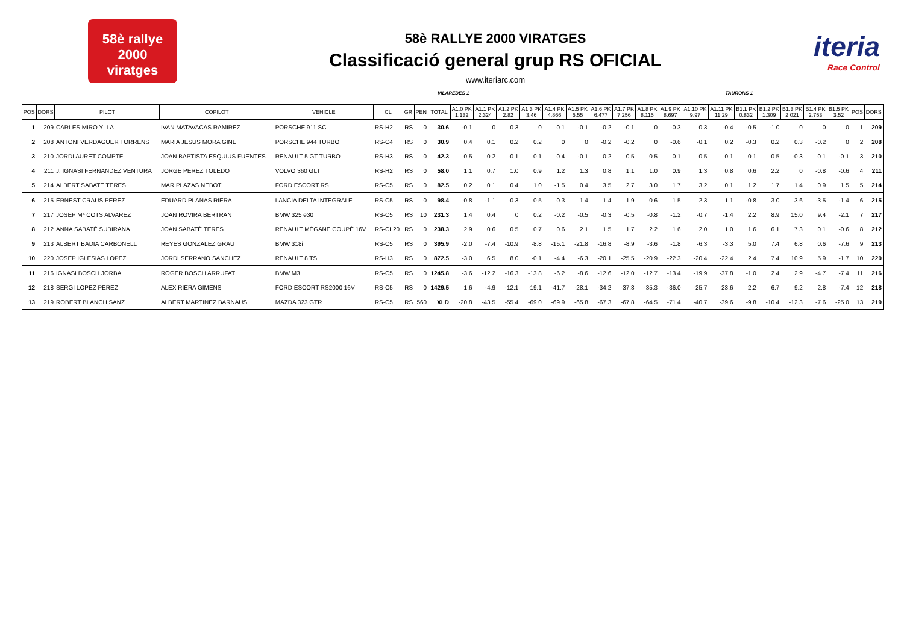58è rallye
2000
viratges
58è RALLYE 2000 VIRATGES
Classificació general grup RS OFICIAL
www.iteriarc.com
iteria
Race Control
VILAREDES 1 TAURONS 1
| POS | DORS | PILOT | COPILOT | VEHICLE | CL | GR | PEN | TOTAL | A1.0 PK 1.132 | A1.1 PK 2.324 | A1.2 PK 2.82 | A1.3 PK 3.46 | A1.4 PK 4.866 | A1.5 PK 5.55 | A1.6 PK 6.477 | A1.7 PK 7.256 | A1.8 PK 8.115 | A1.9 PK 8.697 | A1.10 PK 9.97 | A1.11 PK 11.29 | B1.1 PK 0.832 | B1.2 PK 1.309 | B1.3 PK 2.021 | B1.4 PK 2.753 | B1.5 PK 3.52 | POS | DORS |
| --- | --- | --- | --- | --- | --- | --- | --- | --- | --- | --- | --- | --- | --- | --- | --- | --- | --- | --- | --- | --- | --- | --- | --- | --- | --- | --- | --- |
| 1 | 209 | CARLES MIRO YLLA | IVAN MATAVACAS RAMIREZ | PORSCHE 911 SC | RS-H2 | RS | 0 | 30.6 | -0.1 | 0 | 0.3 | 0 | 0.1 | -0.1 | -0.2 | -0.1 | 0 | -0.3 | 0.3 | -0.4 | -0.5 | -1.0 | 0 | 0 | 0 | 1 | 209 |
| 2 | 208 | ANTONI VERDAGUER TORRENS | MARIA JESUS MORA GINE | PORSCHE 944 TURBO | RS-C4 | RS | 0 | 30.9 | 0.4 | 0.1 | 0.2 | 0.2 | 0 | 0 | -0.2 | -0.2 | 0 | -0.6 | -0.1 | 0.2 | -0.3 | 0.2 | 0.3 | -0.2 | 0 | 2 | 208 |
| 3 | 210 | JORDI AURET COMPTE | JOAN BAPTISTA ESQUIUS FUENTES | RENAULT 5 GT TURBO | RS-H3 | RS | 0 | 42.3 | 0.5 | 0.2 | -0.1 | 0.1 | 0.4 | -0.1 | 0.2 | 0.5 | 0.5 | 0.1 | 0.5 | 0.1 | 0.1 | -0.5 | -0.3 | 0.1 | -0.1 | 3 | 210 |
| 4 | 211 | J. IGNASI FERNANDEZ VENTURA | JORGE PEREZ TOLEDO | VOLVO 360 GLT | RS-H2 | RS | 0 | 58.0 | 1.1 | 0.7 | 1.0 | 0.9 | 1.2 | 1.3 | 0.8 | 1.1 | 1.0 | 0.9 | 1.3 | 0.8 | 0.6 | 2.2 | 0 | -0.8 | -0.6 | 4 | 211 |
| 5 | 214 | ALBERT SABATE TERES | MAR PLAZAS NEBOT | FORD ESCORT RS | RS-C5 | RS | 0 | 82.5 | 0.2 | 0.1 | 0.4 | 1.0 | -1.5 | 0.4 | 3.5 | 2.7 | 3.0 | 1.7 | 3.2 | 0.1 | 1.2 | 1.7 | 1.4 | 0.9 | 1.5 | 5 | 214 |
| 6 | 215 | ERNEST CRAUS PEREZ | EDUARD PLANAS RIERA | LANCIA DELTA INTEGRALE | RS-C5 | RS | 0 | 98.4 | 0.8 | -1.1 | -0.3 | 0.5 | 0.3 | 1.4 | 1.4 | 1.9 | 0.6 | 1.5 | 2.3 | 1.1 | -0.8 | 3.0 | 3.6 | -3.5 | -1.4 | 6 | 215 |
| 7 | 217 | JOSEP Mª COTS ALVAREZ | JOAN ROVIRA BERTRAN | BMW 325 e30 | RS-C5 | RS | 10 | 231.3 | 1.4 | 0.4 | 0 | 0.2 | -0.2 | -0.5 | -0.3 | -0.5 | -0.8 | -1.2 | -0.7 | -1.4 | 2.2 | 8.9 | 15.0 | 9.4 | -2.1 | 7 | 217 |
| 8 | 212 | ANNA SABATÉ SUBIRANA | JOAN SABATÉ TERES | RENAULT MÈGANE COUPÉ 16V | RS-CL20 | RS | 0 | 238.3 | 2.9 | 0.6 | 0.5 | 0.7 | 0.6 | 2.1 | 1.5 | 1.7 | 2.2 | 1.6 | 2.0 | 1.0 | 1.6 | 6.1 | 7.3 | 0.1 | -0.6 | 8 | 212 |
| 9 | 213 | ALBERT BADIA CARBONELL | REYES GONZALEZ GRAU | BMW 318i | RS-C5 | RS | 0 | 395.9 | -2.0 | -7.4 | -10.9 | -8.8 | -15.1 | -21.8 | -16.8 | -8.9 | -3.6 | -1.8 | -6.3 | -3.3 | 5.0 | 7.4 | 6.8 | 0.6 | -7.6 | 9 | 213 |
| 10 | 220 | JOSEP IGLESIAS LOPEZ | JORDI SERRANO SANCHEZ | RENAULT 8 TS | RS-H3 | RS | 0 | 872.5 | -3.0 | 6.5 | 8.0 | -0.1 | -4.4 | -6.3 | -20.1 | -25.5 | -20.9 | -22.3 | -20.4 | -22.4 | 2.4 | 7.4 | 10.9 | 5.9 | -1.7 | 10 | 220 |
| 11 | 216 | IGNASI BOSCH JORBA | ROGER BOSCH ARRUFAT | BMW M3 | RS-C5 | RS | 0 | 1245.8 | -3.6 | -12.2 | -16.3 | -13.8 | -6.2 | -8.6 | -12.6 | -12.0 | -12.7 | -13.4 | -19.9 | -37.8 | -1.0 | 2.4 | 2.9 | -4.7 | -7.4 | 11 | 216 |
| 12 | 218 | SERGI LOPEZ PEREZ | ALEX RIERA GIMENS | FORD ESCORT RS2000 16V | RS-C5 | RS | 0 | 1429.5 | 1.6 | -4.9 | -12.1 | -19.1 | -41.7 | -28.1 | -34.2 | -37.8 | -35.3 | -36.0 | -25.7 | -23.6 | 2.2 | 6.7 | 9.2 | 2.8 | -7.4 | 12 | 218 |
| 13 | 219 | ROBERT BLANCH SANZ | ALBERT MARTINEZ BARNAUS | MAZDA 323 GTR | RS-C5 | RS | 560 | XLD | -20.8 | -43.5 | -55.4 | -69.0 | -69.9 | -65.8 | -67.3 | -67.8 | -64.5 | -71.4 | -40.7 | -39.6 | -9.8 | -10.4 | -12.3 | -7.6 | -25.0 | 13 | 219 |